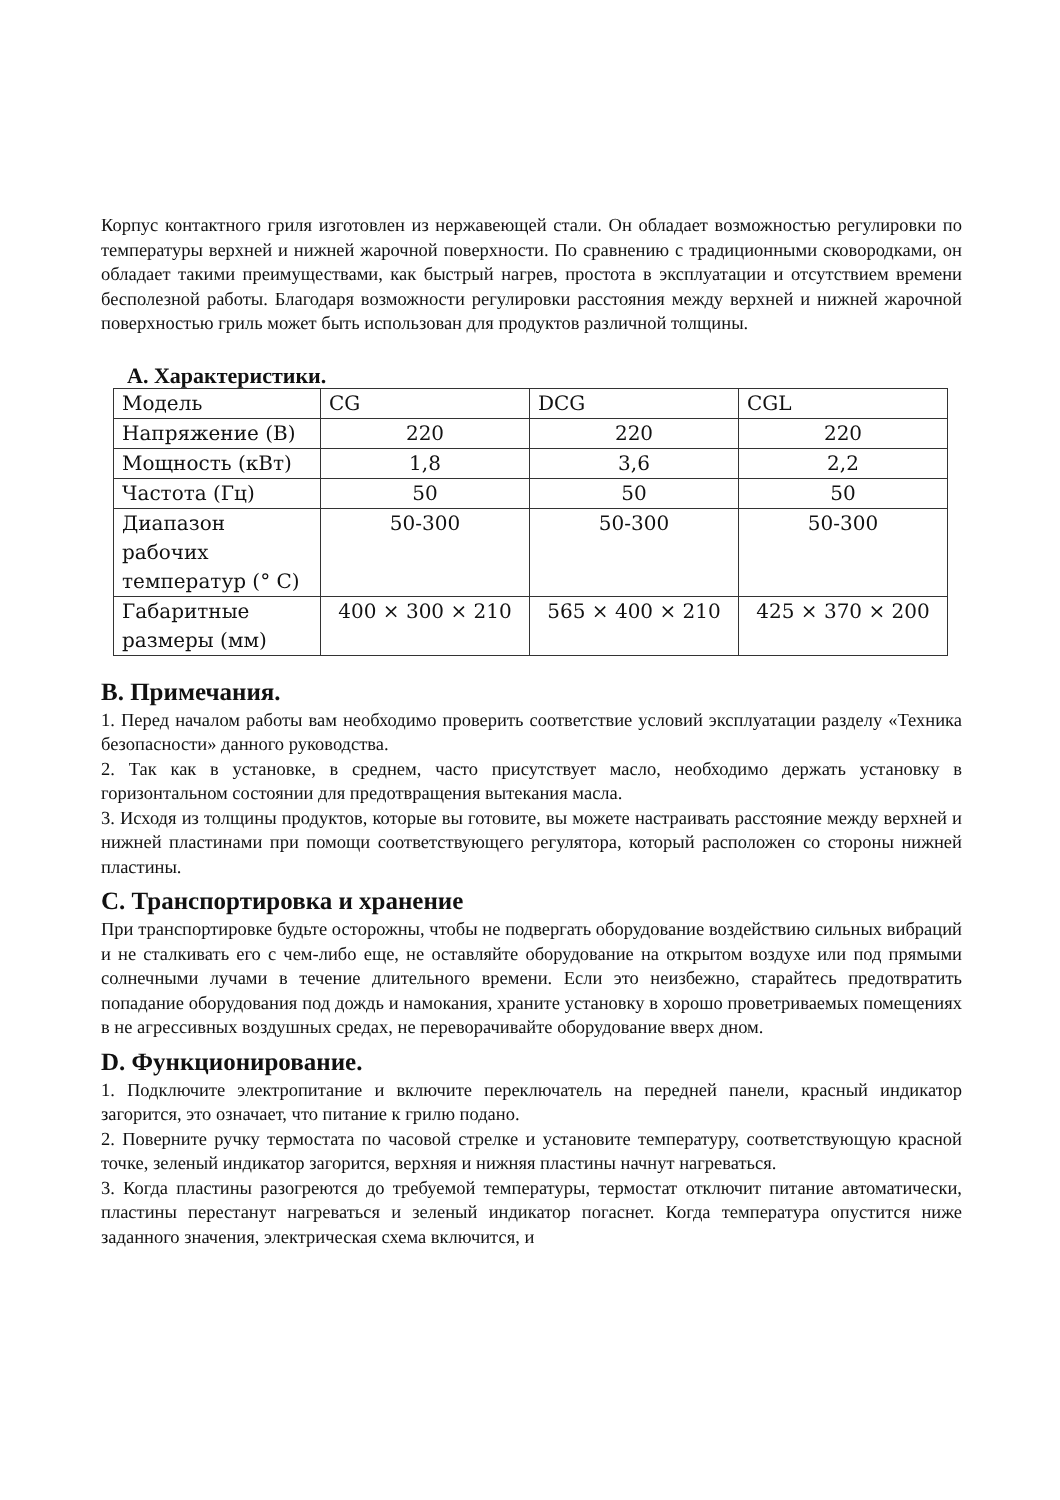Корпус контактного гриля изготовлен из нержавеющей стали. Он обладает возможностью регулировки по температуры верхней и нижней жарочной поверхности. По сравнению с традиционными сковородками, он обладает такими преимуществами, как быстрый нагрев, простота в эксплуатации и отсутствием времени бесполезной работы. Благодаря возможности регулировки расстояния между верхней и нижней жарочной поверхностью гриль может быть использован для продуктов различной толщины.
A. Характеристики.
| Модель | CG | DCG | CGL |
| Напряжение (В) | 220 | 220 | 220 |
| Мощность (кВт) | 1,8 | 3,6 | 2,2 |
| Частота (Гц) | 50 | 50 | 50 |
| Диапазон рабочих температур (° С) | 50-300 | 50-300 | 50-300 |
| Габаритные размеры (мм) | 400 × 300 × 210 | 565 × 400 × 210 | 425 × 370 × 200 |
B. Примечания.
1. Перед началом работы вам необходимо проверить соответствие условий эксплуатации разделу «Техника безопасности» данного руководства.
2. Так как в установке, в среднем, часто присутствует масло, необходимо держать установку в горизонтальном состоянии для предотвращения вытекания масла.
3. Исходя из толщины продуктов, которые вы готовите, вы можете настраивать расстояние между верхней и нижней пластинами при помощи соответствующего регулятора, который расположен со стороны нижней пластины.
C. Транспортировка и хранение
При транспортировке будьте осторожны, чтобы не подвергать оборудование воздействию сильных вибраций и не сталкивать его с чем-либо еще, не оставляйте оборудование на открытом воздухе или под прямыми солнечными лучами в течение длительного времени. Если это неизбежно, старайтесь предотвратить попадание оборудования под дождь и намокания, храните установку в хорошо проветриваемых помещениях в не агрессивных воздушных средах, не переворачивайте оборудование вверх дном.
D. Функционирование.
1. Подключите электропитание и включите переключатель на передней панели, красный индикатор загорится, это означает, что питание к грилю подано.
2. Поверните ручку термостата по часовой стрелке и установите температуру, соответствующую красной точке, зеленый индикатор загорится, верхняя и нижняя пластины начнут нагреваться.
3. Когда пластины разогреются до требуемой температуры, термостат отключит питание автоматически, пластины перестанут нагреваться и зеленый индикатор погаснет. Когда температура опустится ниже заданного значения, электрическая схема включится, и